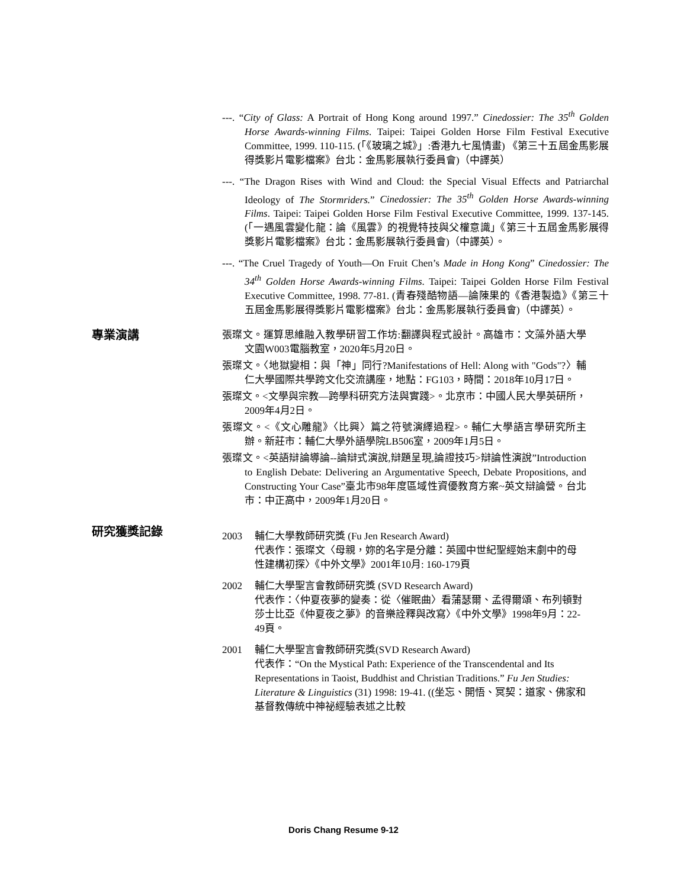---. “City of Glass: A Portrait of Hong Kong around 1997.” Cinedossier: The 35<sup>th</sup> Golden Horse Awards-winning Films. Taipei: Taipei Golden Horse Film Festival Executive Committee, 1999. 110-115. (「《玻璃之城》」:香港九七風情畫) 《第三十五屆金馬影展得獎影片電影檔案》台北：金馬影展執行委員會)（中譯英）
---. “The Dragon Rises with Wind and Cloud: the Special Visual Effects and Patriarchal Ideology of The Stormriders.” Cinedossier: The 35<sup>th</sup> Golden Horse Awards-winning Films. Taipei: Taipei Golden Horse Film Festival Executive Committee, 1999. 137-145. (「一遇風雲變化龍：論《風雲》的視覺特技與父權意識」《第三十五屆金馬影展得獎影片電影檔案》台北：金馬影展執行委員會)（中譯英）。
---. “The Cruel Tragedy of Youth—On Fruit Chen’s Made in Hong Kong” Cinedossier: The 34<sup>th</sup> Golden Horse Awards-winning Films. Taipei: Taipei Golden Horse Film Festival Executive Committee, 1998. 77-81. (青春殘酷物語—論陳果的《香港製造》《第三十五屆金馬影展得獎影片電影檔案》台北：金馬影展執行委員會)（中譯英）。
專業演講
張璨文。運算思維融入教學研習工作坊:翻譯與程式設計。高雄市：文藻外語大學文園W003電腦教室，2020年5月20日。
張璨文。〈地獄變相：與「神」同行?Manifestations of Hell: Along with "Gods"?〉輔仁大學國際共學跨文化交流講座，地點：FG103，時間：2018年10月17日。
張璨文。<文學與宗教—跨學科研究方法與實踐>。北京市：中國人民大學英研所，2009年4月2日。
張璨文。<《文心雕龍》〈比興〉篇之符號演繹過程>。輔仁大學語言學研究所主辦。新莊市：輔仁大學外語學院LB506室，2009年1月5日。
張璨文。<英語辯論導論--論辯式演說,辯題呈現,論證技巧>辯論性演說”Introduction to English Debate: Delivering an Argumentative Speech, Debate Propositions, and Constructing Your Case”臺北市98年度區域性資優教育方案~英文辯論營。台北市：中正高中，2009年1月20日。
研究獲獎記錄
2003 輔仁大學教師研究獎 (Fu Jen Research Award)
代表作：張璨文〈母親，妳的名字是分離：英國中世紀聖經始末劇中的母性建構初探〉《中外文學》2001年10月: 160-179頁
2002 輔仁大學聖言會教師研究獎 (SVD Research Award)
代表作：〈仲夏夜夢的變奏：從〈催眠曲〉看蒲瑟爾、孟得爾頌、布列頓對莎士比亞《仲夏夜之夢》的音樂詮釋與改寫〉《中外文學》1998年9月：22-49頁。
2001 輔仁大學聖言會教師研究獎(SVD Research Award)
代表作：“On the Mystical Path: Experience of the Transcendental and Its Representations in Taoist, Buddhist and Christian Traditions.” Fu Jen Studies: Literature & Linguistics (31) 1998: 19-41. ((坐忘、開悟、冥契：道家、佛家和基督教傳統中神祕經驗表述之比較
Doris Chang Resume 9-12